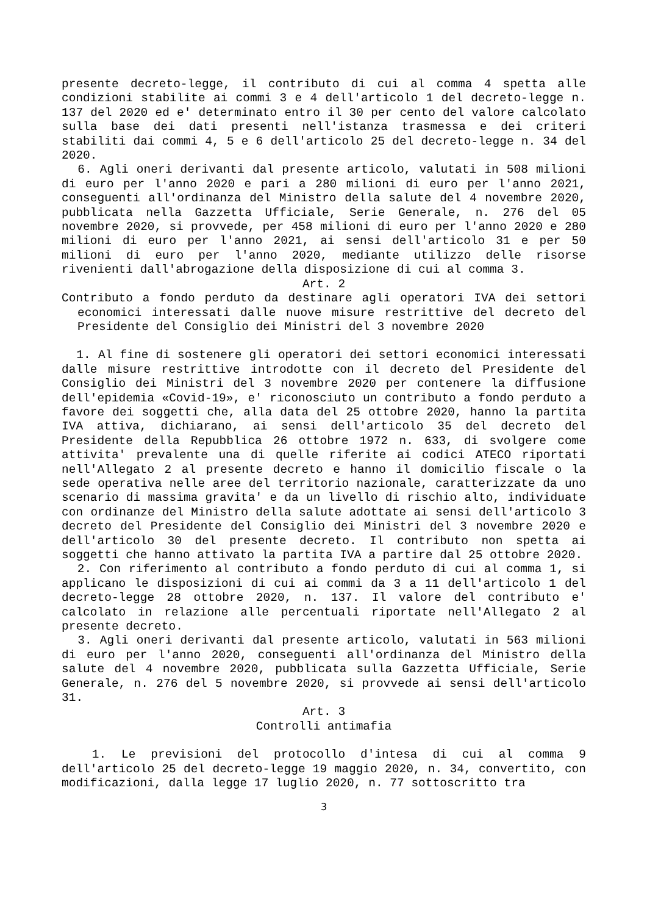presente decreto-legge, il contributo di cui al comma 4 spetta alle condizioni stabilite ai commi 3 e 4 dell'articolo 1 del decreto-legge n. 137 del 2020 ed e' determinato entro il 30 per cento del valore calcolato sulla base dei dati presenti nell'istanza trasmessa e dei criteri stabiliti dai commi 4, 5 e 6 dell'articolo 25 del decreto-legge n. 34 del 2020.
6. Agli oneri derivanti dal presente articolo, valutati in 508 milioni di euro per l'anno 2020 e pari a 280 milioni di euro per l'anno 2021, conseguenti all'ordinanza del Ministro della salute del 4 novembre 2020, pubblicata nella Gazzetta Ufficiale, Serie Generale, n. 276 del 05 novembre 2020, si provvede, per 458 milioni di euro per l'anno 2020 e 280 milioni di euro per l'anno 2021, ai sensi dell'articolo 31 e per 50 milioni di euro per l'anno 2020, mediante utilizzo delle risorse rivenienti dall'abrogazione della disposizione di cui al comma 3.
Art. 2
Contributo a fondo perduto da destinare agli operatori IVA dei settori economici interessati dalle nuove misure restrittive del decreto del Presidente del Consiglio dei Ministri del 3 novembre 2020
1. Al fine di sostenere gli operatori dei settori economici interessati dalle misure restrittive introdotte con il decreto del Presidente del Consiglio dei Ministri del 3 novembre 2020 per contenere la diffusione dell'epidemia «Covid-19», e' riconosciuto un contributo a fondo perduto a favore dei soggetti che, alla data del 25 ottobre 2020, hanno la partita IVA attiva, dichiarano, ai sensi dell'articolo 35 del decreto del Presidente della Repubblica 26 ottobre 1972 n. 633, di svolgere come attivita' prevalente una di quelle riferite ai codici ATECO riportati nell'Allegato 2 al presente decreto e hanno il domicilio fiscale o la sede operativa nelle aree del territorio nazionale, caratterizzate da uno scenario di massima gravita' e da un livello di rischio alto, individuate con ordinanze del Ministro della salute adottate ai sensi dell'articolo 3 decreto del Presidente del Consiglio dei Ministri del 3 novembre 2020 e dell'articolo 30 del presente decreto. Il contributo non spetta ai soggetti che hanno attivato la partita IVA a partire dal 25 ottobre 2020.
2. Con riferimento al contributo a fondo perduto di cui al comma 1, si applicano le disposizioni di cui ai commi da 3 a 11 dell'articolo 1 del decreto-legge 28 ottobre 2020, n. 137. Il valore del contributo e' calcolato in relazione alle percentuali riportate nell'Allegato 2 al presente decreto.
3. Agli oneri derivanti dal presente articolo, valutati in 563 milioni di euro per l'anno 2020, conseguenti all'ordinanza del Ministro della salute del 4 novembre 2020, pubblicata sulla Gazzetta Ufficiale, Serie Generale, n. 276 del 5 novembre 2020, si provvede ai sensi dell'articolo 31.
Art. 3
Controlli antimafia
1. Le previsioni del protocollo d'intesa di cui al comma 9 dell'articolo 25 del decreto-legge 19 maggio 2020, n. 34, convertito, con modificazioni, dalla legge 17 luglio 2020, n. 77 sottoscritto tra
3